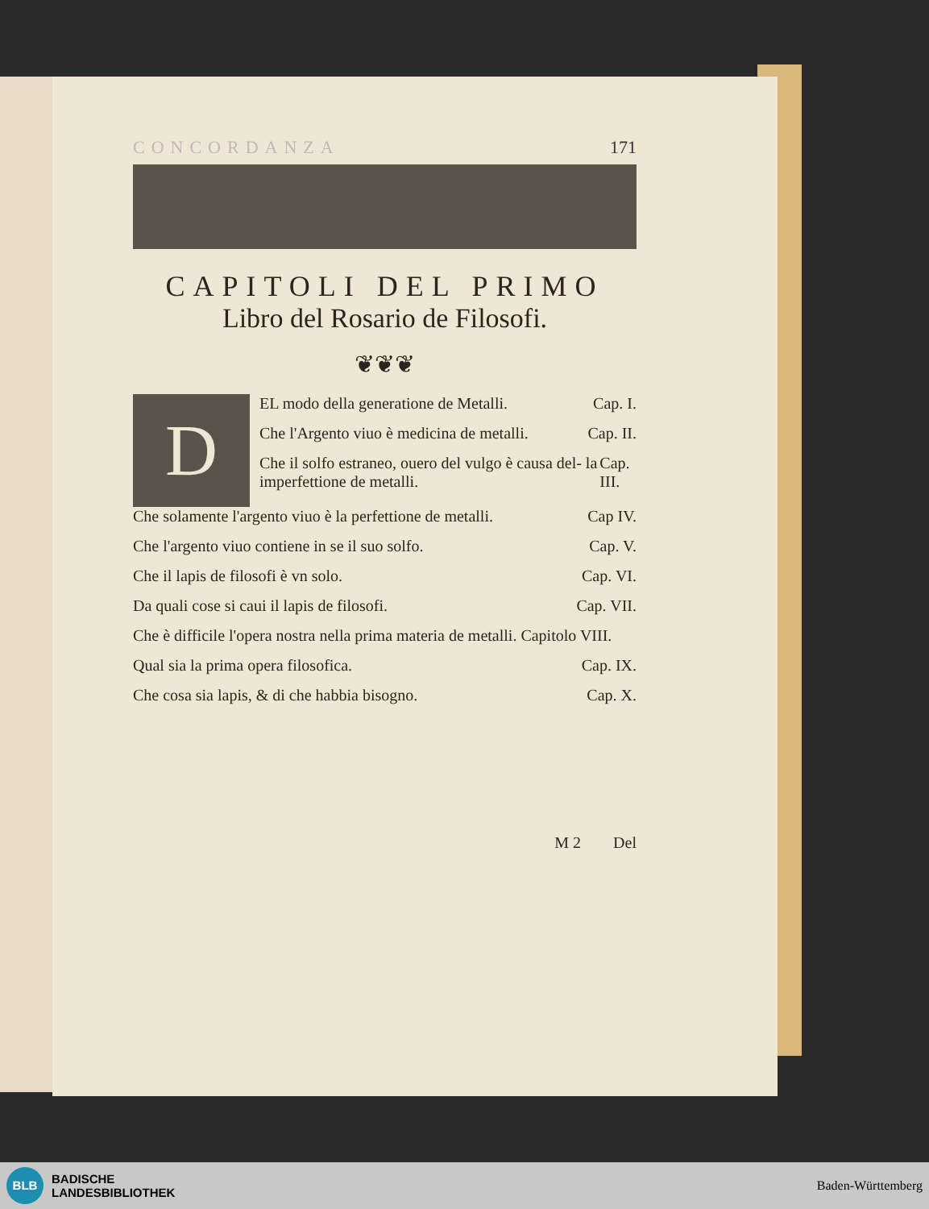CONCORDANZA 171
CAPITOLI DEL PRIMO
Libro del Rosario de Filosofi.
❦❦❦
D
EL modo della generatione de Metalli. Cap. I.
Che l'Argento viuo è medicina de metalli. Cap. II.
Che il solfo estraneo, ouero del vulgo è causa del- la imperfettione de metalli. Cap. III.
Che solamente l'argento viuo è la perfettione de metalli. Cap IV.
Che l'argento viuo contiene in se il suo solfo. Cap. V.
Che il lapis de filosofi è vn solo. Cap. VI.
Da quali cose si caui il lapis de filosofi. Cap. VII.
Che è difficile l'opera nostra nella prima materia de metalli. Capitolo VIII.
Qual sia la prima opera filosofica. Cap. IX.
Che cosa sia lapis, & di che habbia bisogno. Cap. X.
M 2 Del
BLB BADISCHE
LANDESBIBLIOTHEK
Baden-Württemberg